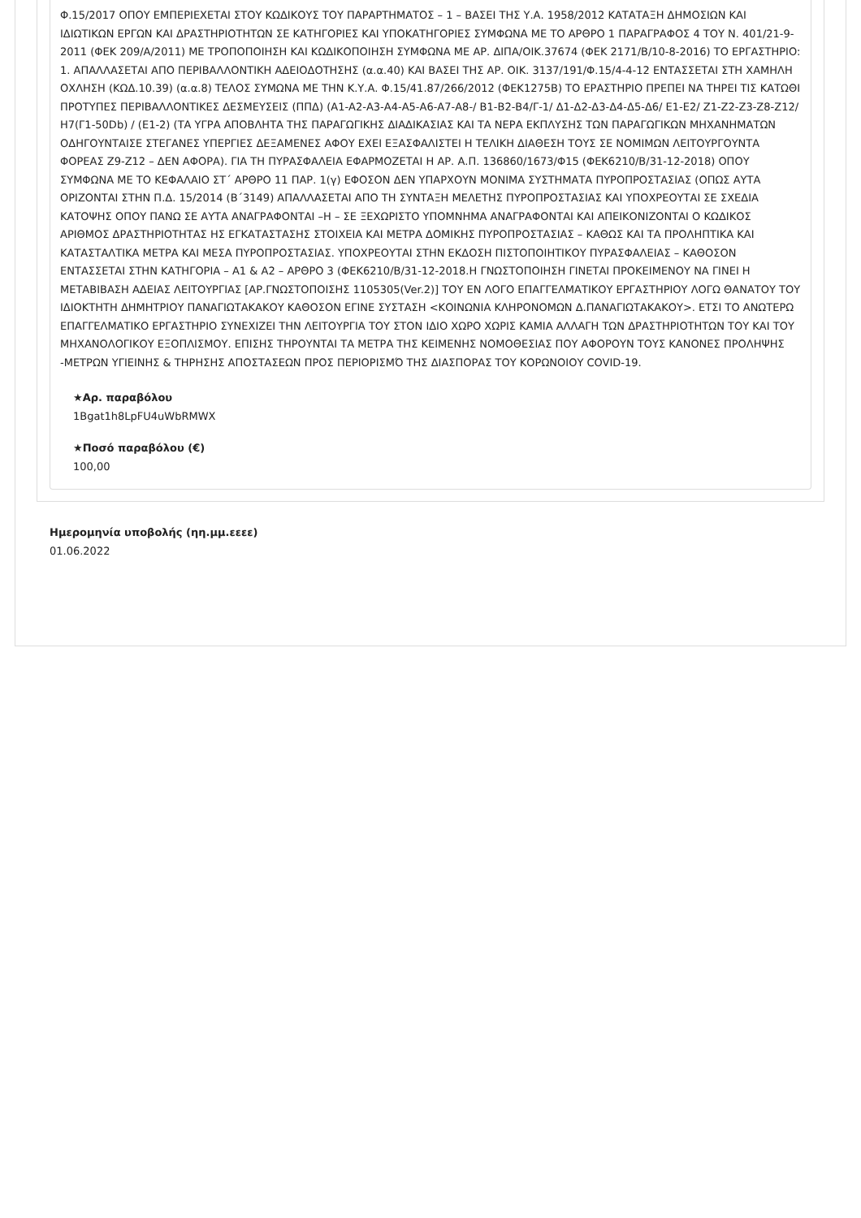Φ.15/2017 ΟΠΟΥ ΕΜΠΕΡΙΕΧΕΤΑΙ ΣΤΟΥ ΚΩΔΙΚΟΥΣ ΤΟΥ ΠΑΡΑΡΤΗΜΑΤΟΣ – 1 – ΒΑΣΕΙ ΤΗΣ Υ.Α. 1958/2012 ΚΑΤΑΤΑΞΗ ΔΗΜΟΣΙΩΝ ΚΑΙ ΙΔΙΩΤΙΚΩΝ ΕΡΓΩΝ ΚΑΙ ΔΡΑΣΤΗΡΙΟΤΗΤΩΝ ΣΕ ΚΑΤΗΓΟΡΙΕΣ ΚΑΙ ΥΠΟΚΑΤΗΓΟΡΙΕΣ ΣΥΜΦΩΝΑ ΜΕ ΤΟ ΑΡΘΡΟ 1 ΠΑΡΑΓΡΑΦΟΣ 4 ΤΟΥ Ν. 401/21-9-2011 (ΦΕΚ 209/Α/2011) ΜΕ ΤΡΟΠΟΠΟΙΗΣΗ ΚΑΙ ΚΩΔΙΚΟΠΟΙΗΣΗ ΣΥΜΦΩΝΑ ΜΕ ΑΡ. ΔΙΠΑ/ΟΙΚ.37674 (ΦΕΚ 2171/Β/10-8-2016) ΤΟ ΕΡΓΑΣΤΗΡΙΟ: 1. ΑΠΑΛΛΑΣΕΤΑΙ ΑΠΟ ΠΕΡΙΒΑΛΛΟΝΤΙΚΗ ΑΔΕΙΟΔΟΤΗΣΗΣ (α.α.40) ΚΑΙ ΒΑΣΕΙ ΤΗΣ ΑΡ. ΟΙΚ. 3137/191/Φ.15/4-4-12 ΕΝΤΑΣΣΕΤΑΙ ΣΤΗ ΧΑΜΗΛΗ ΟΧΛΗΣΗ (ΚΩΔ.10.39) (α.α.8) ΤΕΛΟΣ ΣΥΜΩΝΑ ΜΕ ΤΗΝ Κ.Υ.Α. Φ.15/41.87/266/2012 (ΦΕΚ1275Β) ΤΟ ΕΡΑΣΤΗΡΙΟ ΠΡΕΠΕΙ ΝΑ ΤΗΡΕΙ ΤΙΣ ΚΑΤΩΘΙ ΠΡΟΤΥΠΕΣ ΠΕΡΙΒΑΛΛΟΝΤΙΚΕΣ ΔΕΣΜΕΥΣΕΙΣ (ΠΠΔ) (Α1-Α2-Α3-Α4-Α5-Α6-Α7-Α8-/ Β1-Β2-Β4/Γ-1/ Δ1-Δ2-Δ3-Δ4-Δ5-Δ6/ Ε1-Ε2/ Ζ1-Ζ2-Ζ3-Ζ8-Ζ12/ Η7(Γ1-50Db) / (Ε1-2) (ΤΑ ΥΓΡΑ ΑΠΟΒΛΗΤΑ ΤΗΣ ΠΑΡΑΓΩΓΙΚΗΣ ΔΙΑΔΙΚΑΣΙΑΣ ΚΑΙ ΤΑ ΝΕΡΑ ΕΚΠΛΥΣΗΣ ΤΩΝ ΠΑΡΑΓΩΓΙΚΩΝ ΜΗΧΑΝΗΜΑΤΩΝ ΟΔΗΓΟΥΝΤΑΙΣΕ ΣΤΕΓΑΝΕΣ ΥΠΕΡΓΙΕΣ ΔΕΞΑΜΕΝΕΣ ΑΦΟΥ ΕΧΕΙ ΕΞΑΣΦΑΛΙΣΤΕΙ Η ΤΕΛΙΚΗ ΔΙΑΘΕΣΗ ΤΟΥΣ ΣΕ ΝΟΜΙΜΩΝ ΛΕΙΤΟΥΡΓΟΥΝΤΑ ΦΟΡΕΑΣ Ζ9-Ζ12 – ΔΕΝ ΑΦΟΡΑ). ΓΙΑ ΤΗ ΠΥΡΑΣΦΑΛΕΙΑ ΕΦΑΡΜΟΖΕΤΑΙ Η ΑΡ. Α.Π. 136860/1673/Φ15 (ΦΕΚ6210/Β/31-12-2018) ΟΠΟΥ ΣΥΜΦΩΝΑ ΜΕ ΤΟ ΚΕΦΑΛΑΙΟ ΣΤ΄ ΑΡΘΡΟ 11 ΠΑΡ. 1(γ) ΕΦΟΣΟΝ ΔΕΝ ΥΠΑΡΧΟΥΝ ΜΟΝΙΜΑ ΣΥΣΤΗΜΑΤΑ ΠΥΡΟΠΡΟΣΤΑΣΙΑΣ (ΟΠΩΣ ΑΥΤΑ ΟΡΙΖΟΝΤΑΙ ΣΤΗΝ Π.Δ. 15/2014 (Β΄3149) ΑΠΑΛΛΑΣΕΤΑΙ ΑΠΟ ΤΗ ΣΥΝΤΑΞΗ ΜΕΛΕΤΗΣ ΠΥΡΟΠΡΟΣΤΑΣΙΑΣ ΚΑΙ ΥΠΟΧΡΕΟΥΤΑΙ ΣΕ ΣΧΕΔΙΑ ΚΑΤΟΨΗΣ ΟΠΟΥ ΠΑΝΩ ΣΕ ΑΥΤΑ ΑΝΑΓΡΑΦΟΝΤΑΙ –Η – ΣΕ ΞΕΧΩΡΙΣΤΟ ΥΠΟΜΝΗΜΑ ΑΝΑΓΡΑΦΟΝΤΑΙ ΚΑΙ ΑΠΕΙΚΟΝΙΖΟΝΤΑΙ Ο ΚΩΔΙΚΟΣ ΑΡΙΘΜΟΣ ΔΡΑΣΤΗΡΙΟΤΗΤΑΣ ΗΣ ΕΓΚΑΤΑΣΤΑΣΗΣ ΣΤΟΙΧΕΙΑ ΚΑΙ ΜΕΤΡΑ ΔΟΜΙΚΗΣ ΠΥΡΟΠΡΟΣΤΑΣΙΑΣ – ΚΑΘΩΣ ΚΑΙ ΤΑ ΠΡΟΛΗΠΤΙΚΑ ΚΑΙ ΚΑΤΑΣΤΑΛΤΙΚΑ ΜΕΤΡΑ ΚΑΙ ΜΕΣΑ ΠΥΡΟΠΡΟΣΤΑΣΙΑΣ. ΥΠΟΧΡΕΟΥΤΑΙ ΣΤΗΝ ΕΚΔΟΣΗ ΠΙΣΤΟΠΟΙΗΤΙΚΟΥ ΠΥΡΑΣΦΑΛΕΙΑΣ – ΚΑΘΟΣΟΝ ΕΝΤΑΣΣΕΤΑΙ ΣΤΗΝ ΚΑΤΗΓΟΡΙΑ – Α1 & Α2 – ΑΡΘΡΟ 3 (ΦΕΚ6210/Β/31-12-2018.Η ΓΝΩΣΤΟΠΟΙΗΣΗ ΓΙΝΕΤΑΙ ΠΡΟΚΕΙΜΕΝΟΥ ΝΑ ΓΙΝΕΙ Η ΜΕΤΑΒΙΒΑΣΗ ΑΔΕΙΑΣ ΛΕΙΤΟΥΡΓΙΑΣ [ΑΡ.ΓΝΩΣΤΟΠΟΙΣΗΣ 1105305(Ver.2)] ΤΟΥ ΕΝ ΛΟΓΟ ΕΠΑΓΓΕΛΜΑΤΙΚΟΥ ΕΡΓΑΣΤΗΡΙΟΥ ΛΟΓΩ ΘΑΝΑΤΟΥ ΤΟΥ ΙΔΙΟΚΤΗΤΗ ΔΗΜΗΤΡΙΟΥ ΠΑΝΑΓΙΩΤΑΚΑΚΟΥ ΚΑΘΟΣΟΝ ΕΓΙΝΕ ΣΥΣΤΑΣΗ <ΚΟΙΝΩΝΙΑ ΚΛΗΡΟΝΟΜΩΝ Δ.ΠΑΝΑΓΙΩΤΑΚΑΚΟΥ>. ΕΤΣΙ ΤΟ ΑΝΩΤΕΡΩ ΕΠΑΓΓΕΛΜΑΤΙΚΟ ΕΡΓΑΣΤΗΡΙΟ ΣΥΝΕΧΙΖΕΙ ΤΗΝ ΛΕΙΤΟΥΡΓΙΑ ΤΟΥ ΣΤΟΝ ΙΔΙΟ ΧΩΡΟ ΧΩΡΙΣ ΚΑΜΙΑ ΑΛΛΑΓΗ ΤΩΝ ΔΡΑΣΤΗΡΙΟΤΗΤΩΝ ΤΟΥ ΚΑΙ ΤΟΥ ΜΗΧΑΝΟΛΟΓΙΚΟΥ ΕΞΟΠΛΙΣΜΟΥ. ΕΠΙΣΗΣ ΤΗΡΟΥΝΤΑΙ ΤΑ ΜΕΤΡΑ ΤΗΣ ΚΕΙΜΕΝΗΣ ΝΟΜΟΘΕΣΙΑΣ ΠΟΥ ΑΦΟΡΟΥΝ ΤΟΥΣ ΚΑΝΟΝΕΣ ΠΡΟΛΗΨΗΣ -ΜΕΤΡΩΝ ΥΓΙΕΙΝΗΣ & ΤΗΡΗΣΗΣ ΑΠΟΣΤΑΣΕΩΝ ΠΡΟΣ ΠΕΡΙΟΡΙΣΜΌ ΤΗΣ ΔΙΑΣΠΟΡΑΣ ΤΟΥ ΚΟΡΩΝΟΙΟΥ COVID-19.
★Αρ. παραβόλου
1Bgat1h8LpFU4uWbRMWX
★Ποσό παραβόλου (€)
100,00
Ημερομηνία υποβολής (ηη.μμ.εεεε)
01.06.2022